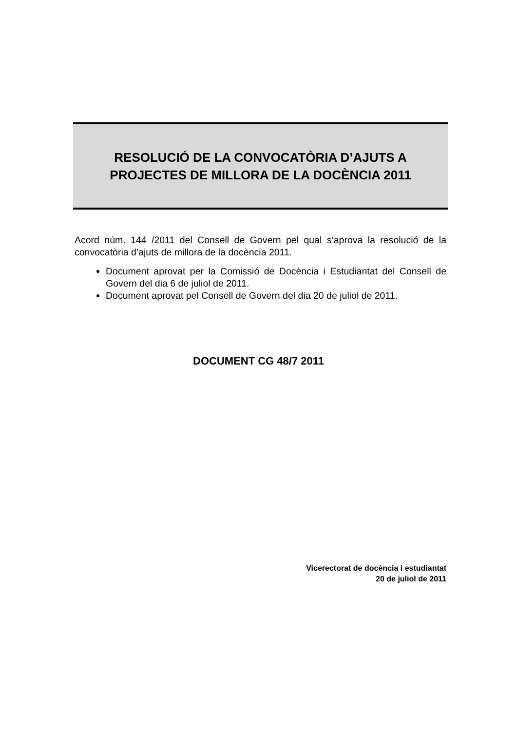RESOLUCIÓ DE LA CONVOCATÒRIA D’AJUTS A
PROJECTES DE MILLORA DE LA DOCÈNCIA 2011
Acord núm. 144 /2011 del Consell de Govern pel qual s’aprova la resolució de la convocatòria d’ajuts de millora de la docència 2011.
Document aprovat per la Comissió de Docència i Estudiantat del Consell de Govern del dia 6 de juliol de 2011.
Document aprovat pel Consell de Govern del dia 20 de juliol de 2011.
DOCUMENT CG 48/7 2011
Vicerectorat de docència i estudiantat
20 de juliol de 2011